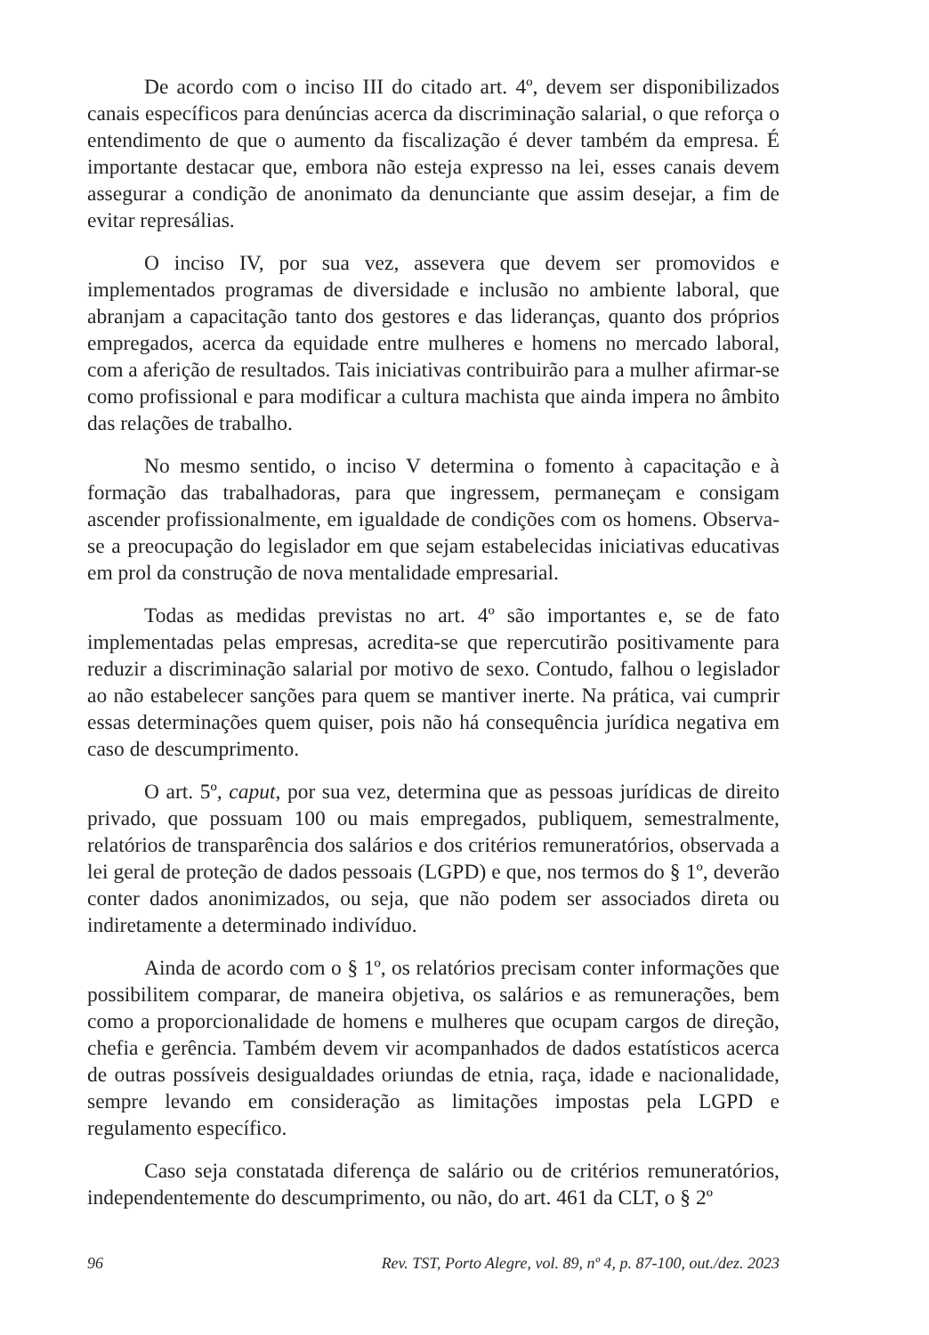De acordo com o inciso III do citado art. 4º, devem ser disponibilizados canais específicos para denúncias acerca da discriminação salarial, o que reforça o entendimento de que o aumento da fiscalização é dever também da empresa. É importante destacar que, embora não esteja expresso na lei, esses canais devem assegurar a condição de anonimato da denunciante que assim desejar, a fim de evitar represálias.
O inciso IV, por sua vez, assevera que devem ser promovidos e implementados programas de diversidade e inclusão no ambiente laboral, que abranjam a capacitação tanto dos gestores e das lideranças, quanto dos próprios empregados, acerca da equidade entre mulheres e homens no mercado laboral, com a aferição de resultados. Tais iniciativas contribuirão para a mulher afirmar-se como profissional e para modificar a cultura machista que ainda impera no âmbito das relações de trabalho.
No mesmo sentido, o inciso V determina o fomento à capacitação e à formação das trabalhadoras, para que ingressem, permaneçam e consigam ascender profissionalmente, em igualdade de condições com os homens. Observa-se a preocupação do legislador em que sejam estabelecidas iniciativas educativas em prol da construção de nova mentalidade empresarial.
Todas as medidas previstas no art. 4º são importantes e, se de fato implementadas pelas empresas, acredita-se que repercutirão positivamente para reduzir a discriminação salarial por motivo de sexo. Contudo, falhou o legislador ao não estabelecer sanções para quem se mantiver inerte. Na prática, vai cumprir essas determinações quem quiser, pois não há consequência jurídica negativa em caso de descumprimento.
O art. 5º, caput, por sua vez, determina que as pessoas jurídicas de direito privado, que possuam 100 ou mais empregados, publiquem, semestralmente, relatórios de transparência dos salários e dos critérios remuneratórios, observada a lei geral de proteção de dados pessoais (LGPD) e que, nos termos do § 1º, deverão conter dados anonimizados, ou seja, que não podem ser associados direta ou indiretamente a determinado indivíduo.
Ainda de acordo com o § 1º, os relatórios precisam conter informações que possibilitem comparar, de maneira objetiva, os salários e as remunerações, bem como a proporcionalidade de homens e mulheres que ocupam cargos de direção, chefia e gerência. Também devem vir acompanhados de dados estatísticos acerca de outras possíveis desigualdades oriundas de etnia, raça, idade e nacionalidade, sempre levando em consideração as limitações impostas pela LGPD e regulamento específico.
Caso seja constatada diferença de salário ou de critérios remuneratórios, independentemente do descumprimento, ou não, do art. 461 da CLT, o § 2º
96 Rev. TST, Porto Alegre, vol. 89, nº 4, p. 87-100, out./dez. 2023